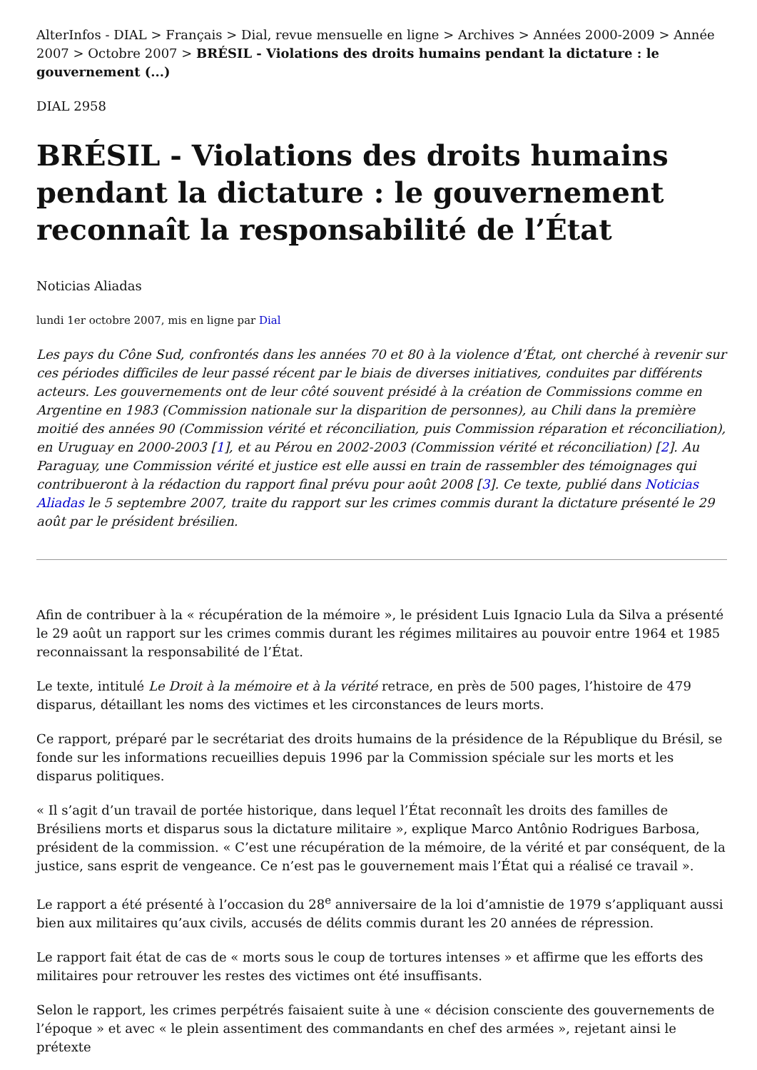AlterInfos - DIAL > Français > Dial, revue mensuelle en ligne > Archives > Années 2000-2009 > Année 2007 > Octobre 2007 > BRÉSIL - Violations des droits humains pendant la dictature : le gouvernement (...)
DIAL 2958
BRÉSIL - Violations des droits humains pendant la dictature : le gouvernement reconnaît la responsabilité de l’État
Noticias Aliadas
lundi 1er octobre 2007, mis en ligne par Dial
Les pays du Cône Sud, confrontés dans les années 70 et 80 à la violence d’État, ont cherché à revenir sur ces périodes difficiles de leur passé récent par le biais de diverses initiatives, conduites par différents acteurs. Les gouvernements ont de leur côté souvent présidé à la création de Commissions comme en Argentine en 1983 (Commission nationale sur la disparition de personnes), au Chili dans la première moitié des années 90 (Commission vérité et réconciliation, puis Commission réparation et réconciliation), en Uruguay en 2000-2003 [1], et au Pérou en 2002-2003 (Commission vérité et réconciliation) [2]. Au Paraguay, une Commission vérité et justice est elle aussi en train de rassembler des témoignages qui contribueront à la rédaction du rapport final prévu pour août 2008 [3]. Ce texte, publié dans Noticias Aliadas le 5 septembre 2007, traite du rapport sur les crimes commis durant la dictature présenté le 29 août par le président brésilien.
Afin de contribuer à la « récupération de la mémoire », le président Luis Ignacio Lula da Silva a présenté le 29 août un rapport sur les crimes commis durant les régimes militaires au pouvoir entre 1964 et 1985 reconnaissant la responsabilité de l’État.
Le texte, intitulé Le Droit à la mémoire et à la vérité retrace, en près de 500 pages, l’histoire de 479 disparus, détaillant les noms des victimes et les circonstances de leurs morts.
Ce rapport, préparé par le secrétariat des droits humains de la présidence de la République du Brésil, se fonde sur les informations recueillies depuis 1996 par la Commission spéciale sur les morts et les disparus politiques.
« Il s’agit d’un travail de portée historique, dans lequel l’État reconnaît les droits des familles de Brésiliens morts et disparus sous la dictature militaire », explique Marco Antônio Rodrigues Barbosa, président de la commission. « C’est une récupération de la mémoire, de la vérité et par conséquent, de la justice, sans esprit de vengeance. Ce n’est pas le gouvernement mais l’État qui a réalisé ce travail ».
Le rapport a été présenté à l’occasion du 28<sup>e</sup> anniversaire de la loi d’amnistie de 1979 s’appliquant aussi bien aux militaires qu’aux civils, accusés de délits commis durant les 20 années de répression.
Le rapport fait état de cas de « morts sous le coup de tortures intenses » et affirme que les efforts des militaires pour retrouver les restes des victimes ont été insuffisants.
Selon le rapport, les crimes perpétrés faisaient suite à une « décision consciente des gouvernements de l’époque » et avec « le plein assentiment des commandants en chef des armées », rejetant ainsi le prétexte